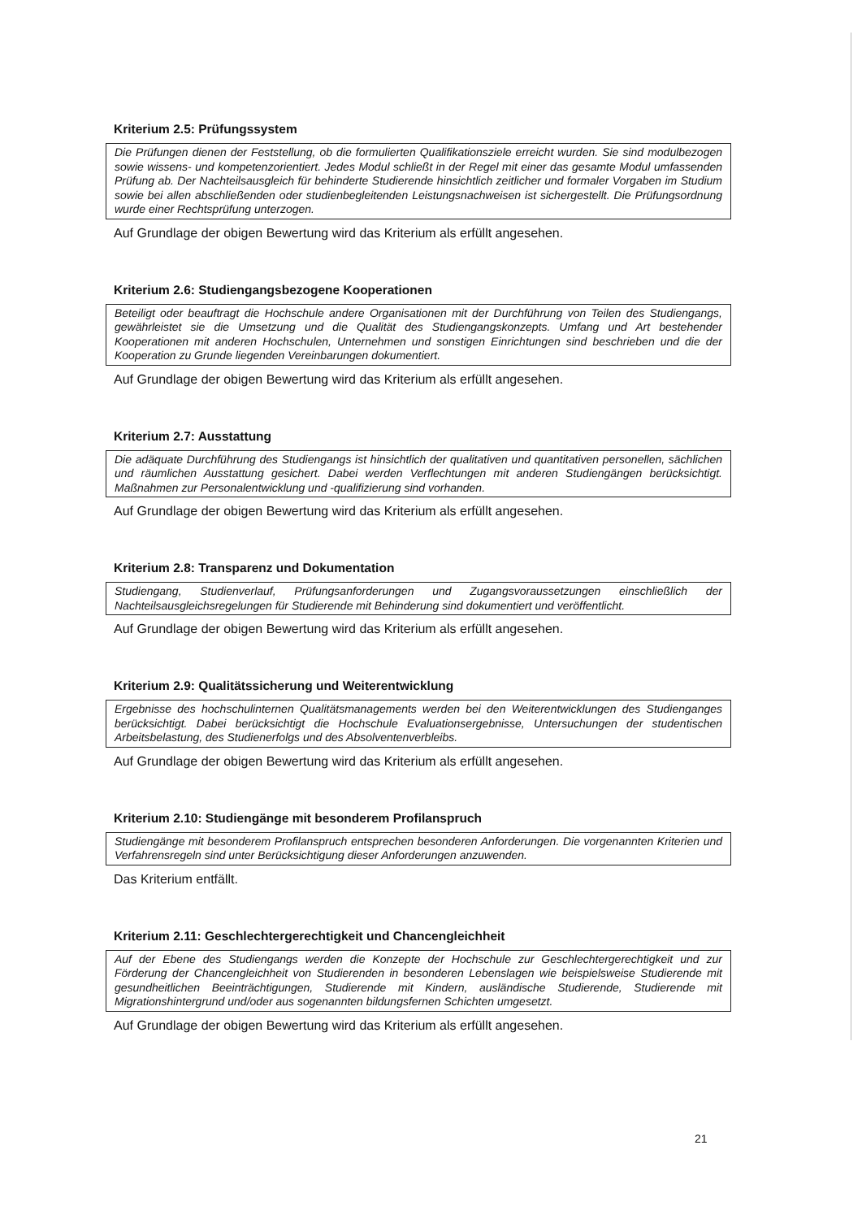Kriterium 2.5: Prüfungssystem
Die Prüfungen dienen der Feststellung, ob die formulierten Qualifikationsziele erreicht wurden. Sie sind modulbezogen sowie wissens- und kompetenzorientiert. Jedes Modul schließt in der Regel mit einer das gesamte Modul umfassenden Prüfung ab. Der Nachteilsausgleich für behinderte Studierende hinsichtlich zeitlicher und formaler Vorgaben im Studium sowie bei allen abschließenden oder studienbegleitenden Leistungsnachweisen ist sichergestellt. Die Prüfungsordnung wurde einer Rechtsprüfung unterzogen.
Auf Grundlage der obigen Bewertung wird das Kriterium als erfüllt angesehen.
Kriterium 2.6: Studiengangsbezogene Kooperationen
Beteiligt oder beauftragt die Hochschule andere Organisationen mit der Durchführung von Teilen des Studiengangs, gewährleistet sie die Umsetzung und die Qualität des Studiengangskonzepts. Umfang und Art bestehender Kooperationen mit anderen Hochschulen, Unternehmen und sonstigen Einrichtungen sind beschrieben und die der Kooperation zu Grunde liegenden Vereinbarungen dokumentiert.
Auf Grundlage der obigen Bewertung wird das Kriterium als erfüllt angesehen.
Kriterium 2.7: Ausstattung
Die adäquate Durchführung des Studiengangs ist hinsichtlich der qualitativen und quantitativen personellen, sächlichen und räumlichen Ausstattung gesichert. Dabei werden Verflechtungen mit anderen Studiengängen berücksichtigt. Maßnahmen zur Personalentwicklung und -qualifizierung sind vorhanden.
Auf Grundlage der obigen Bewertung wird das Kriterium als erfüllt angesehen.
Kriterium 2.8: Transparenz und Dokumentation
Studiengang, Studienverlauf, Prüfungsanforderungen und Zugangsvoraussetzungen einschließlich der Nachteilsausgleichsregelungen für Studierende mit Behinderung sind dokumentiert und veröffentlicht.
Auf Grundlage der obigen Bewertung wird das Kriterium als erfüllt angesehen.
Kriterium 2.9: Qualitätssicherung und Weiterentwicklung
Ergebnisse des hochschulinternen Qualitätsmanagements werden bei den Weiterentwicklungen des Studienganges berücksichtigt. Dabei berücksichtigt die Hochschule Evaluationsergebnisse, Untersuchungen der studentischen Arbeitsbelastung, des Studienerfolgs und des Absolventenverbleibs.
Auf Grundlage der obigen Bewertung wird das Kriterium als erfüllt angesehen.
Kriterium 2.10: Studiengänge mit besonderem Profilanspruch
Studiengänge mit besonderem Profilanspruch entsprechen besonderen Anforderungen. Die vorgenannten Kriterien und Verfahrensregeln sind unter Berücksichtigung dieser Anforderungen anzuwenden.
Das Kriterium entfällt.
Kriterium 2.11: Geschlechtergerechtigkeit und Chancengleichheit
Auf der Ebene des Studiengangs werden die Konzepte der Hochschule zur Geschlechtergerechtigkeit und zur Förderung der Chancengleichheit von Studierenden in besonderen Lebenslagen wie beispielsweise Studierende mit gesundheitlichen Beeinträchtigungen, Studierende mit Kindern, ausländische Studierende, Studierende mit Migrationshintergrund und/oder aus sogenannten bildungsfernen Schichten umgesetzt.
Auf Grundlage der obigen Bewertung wird das Kriterium als erfüllt angesehen.
21